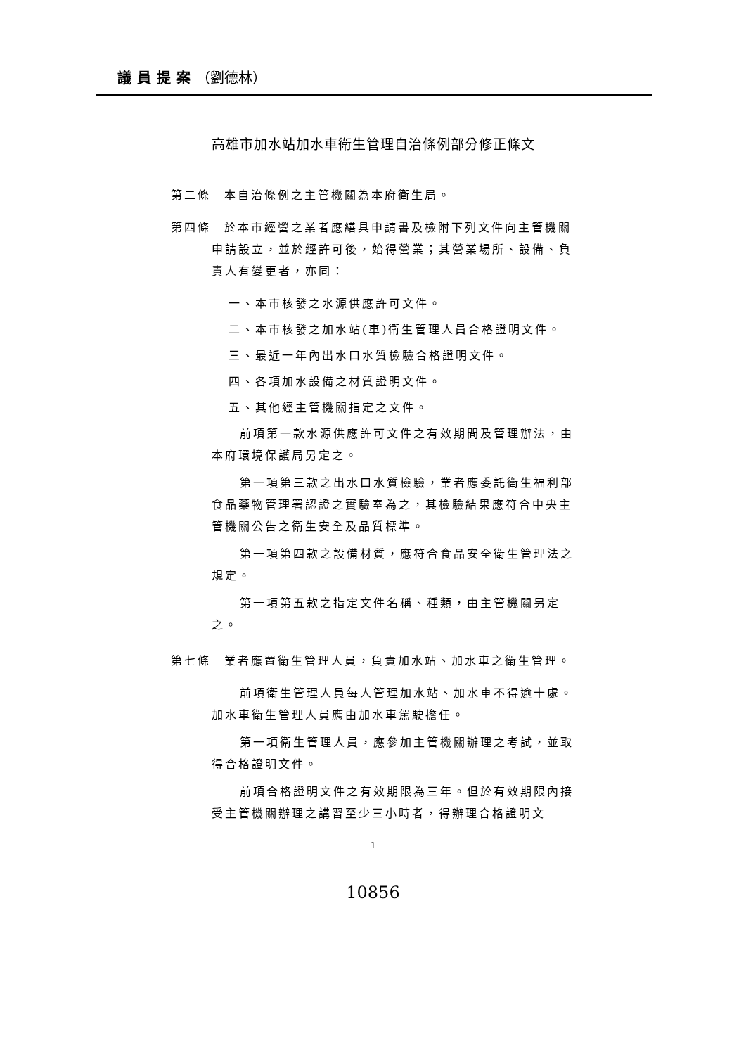議員提案（劉德林）
高雄市加水站加水車衛生管理自治條例部分修正條文
第二條　本自治條例之主管機關為本府衛生局。
第四條　於本市經營之業者應繕具申請書及檢附下列文件向主管機關申請設立，並於經許可後，始得營業；其營業場所、設備、負責人有變更者，亦同：
一、本市核發之水源供應許可文件。
二、本市核發之加水站(車)衛生管理人員合格證明文件。
三、最近一年內出水口水質檢驗合格證明文件。
四、各項加水設備之材質證明文件。
五、其他經主管機關指定之文件。
前項第一款水源供應許可文件之有效期間及管理辦法，由本府環境保護局另定之。
第一項第三款之出水口水質檢驗，業者應委託衛生福利部食品藥物管理署認證之實驗室為之，其檢驗結果應符合中央主管機關公告之衛生安全及品質標準。
第一項第四款之設備材質，應符合食品安全衛生管理法之規定。
第一項第五款之指定文件名稱、種類，由主管機關另定之。
第七條　業者應置衛生管理人員，負責加水站、加水車之衛生管理。
前項衛生管理人員每人管理加水站、加水車不得逾十處。加水車衛生管理人員應由加水車駕駛擔任。
第一項衛生管理人員，應參加主管機關辦理之考試，並取得合格證明文件。
前項合格證明文件之有效期限為三年。但於有效期限內接受主管機關辦理之講習至少三小時者，得辦理合格證明文
1
10856